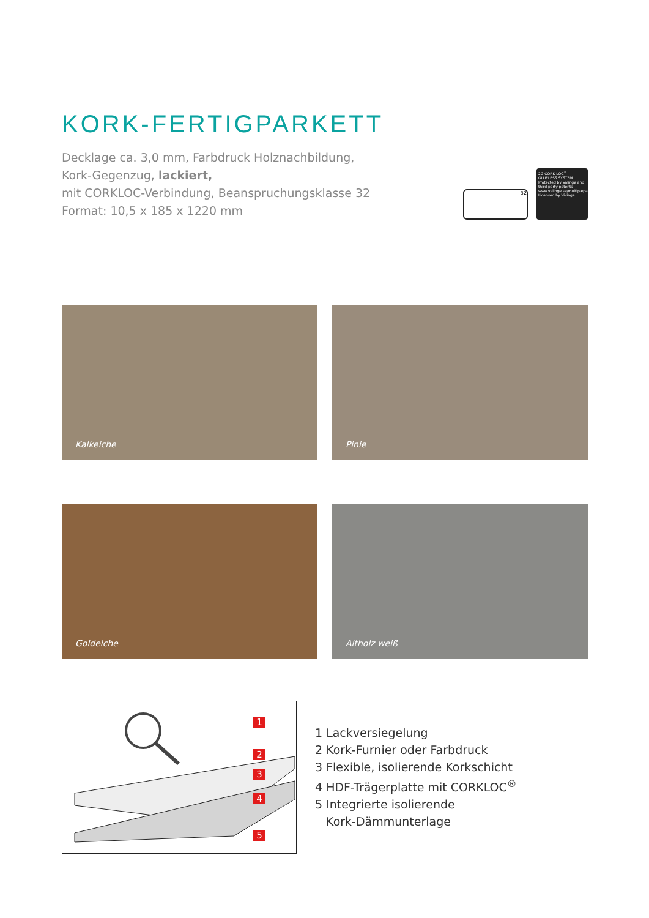KORK-FERTIGPARKETT
Decklage ca. 3,0 mm, Farbdruck Holznachbildung,
Kork-Gegenzug, lackiert,
mit CORKLOC-Verbindung, Beanspruchungsklasse 32
Format: 10,5 x 185 x 1220 mm
32
2G CORK LOC<sup>®</sup>
GLUELESS SYSTEM
Protected by Välinge and third party patents
www.valinge.se/multiplepatents
Licensed by Välinge
Kalkeiche
Pinie
Goldeiche
Altholz weiß
1
2
3
4
5
1 Lackversiegelung
2 Kork-Furnier oder Farbdruck
3 Flexible, isolierende Korkschicht
4 HDF-Trägerplatte mit CORKLOC<sup>®</sup>
5 Integrierte isolierende
Kork-Dämmunterlage